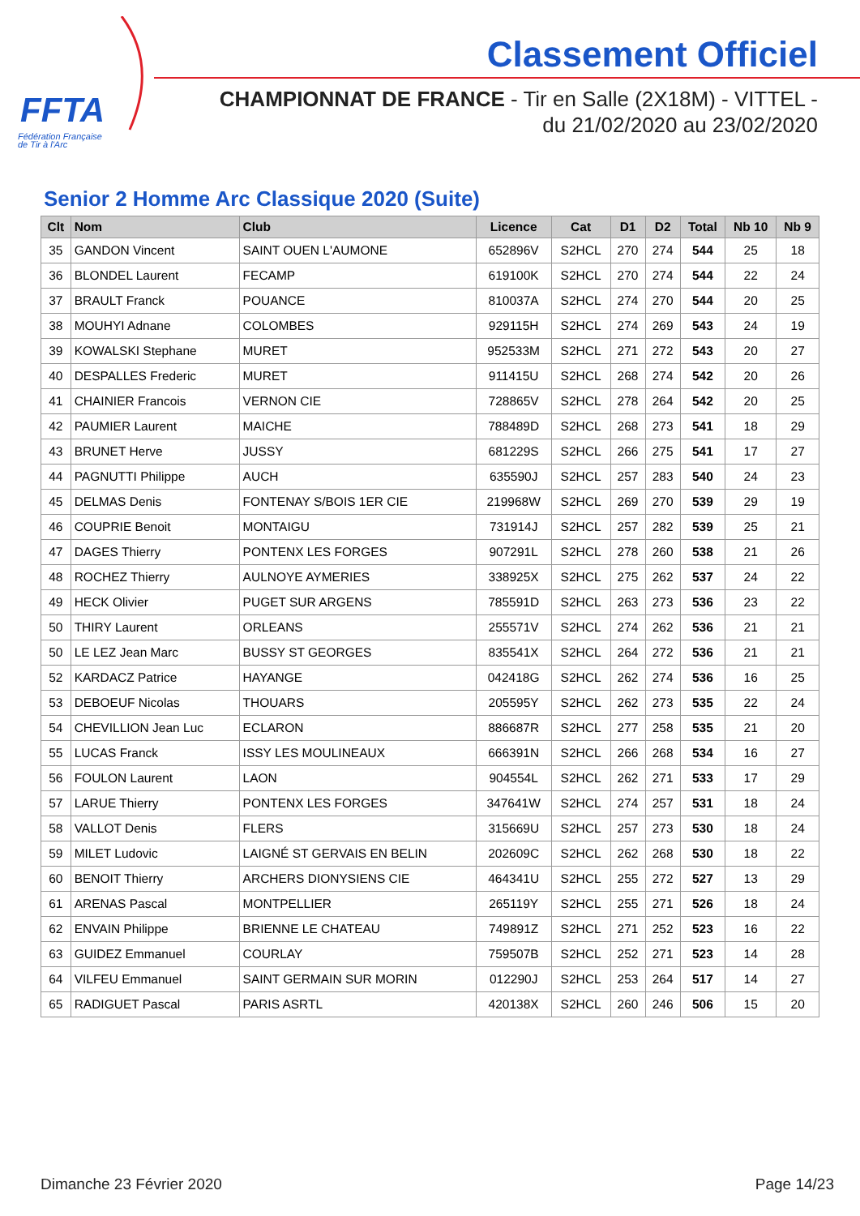FFTA
Fédération Française
de Tir à l'Arc
Classement Officiel
CHAMPIONNAT DE FRANCE - Tir en Salle (2X18M) - VITTEL -
du 21/02/2020 au 23/02/2020
Senior 2 Homme Arc Classique 2020 (Suite)
| Clt | Nom | Club | Licence | Cat | D1 | D2 | Total | Nb 10 | Nb 9 |
| --- | --- | --- | --- | --- | --- | --- | --- | --- | --- |
| 35 | GANDON Vincent | SAINT OUEN L'AUMONE | 652896V | S2HCL | 270 | 274 | 544 | 25 | 18 |
| 36 | BLONDEL Laurent | FECAMP | 619100K | S2HCL | 270 | 274 | 544 | 22 | 24 |
| 37 | BRAULT Franck | POUANCE | 810037A | S2HCL | 274 | 270 | 544 | 20 | 25 |
| 38 | MOUHYI Adnane | COLOMBES | 929115H | S2HCL | 274 | 269 | 543 | 24 | 19 |
| 39 | KOWALSKI Stephane | MURET | 952533M | S2HCL | 271 | 272 | 543 | 20 | 27 |
| 40 | DESPALLES Frederic | MURET | 911415U | S2HCL | 268 | 274 | 542 | 20 | 26 |
| 41 | CHAINIER Francois | VERNON CIE | 728865V | S2HCL | 278 | 264 | 542 | 20 | 25 |
| 42 | PAUMIER Laurent | MAICHE | 788489D | S2HCL | 268 | 273 | 541 | 18 | 29 |
| 43 | BRUNET Herve | JUSSY | 681229S | S2HCL | 266 | 275 | 541 | 17 | 27 |
| 44 | PAGNUTTI Philippe | AUCH | 635590J | S2HCL | 257 | 283 | 540 | 24 | 23 |
| 45 | DELMAS Denis | FONTENAY S/BOIS 1ER CIE | 219968W | S2HCL | 269 | 270 | 539 | 29 | 19 |
| 46 | COUPRIE Benoit | MONTAIGU | 731914J | S2HCL | 257 | 282 | 539 | 25 | 21 |
| 47 | DAGES Thierry | PONTENX LES FORGES | 907291L | S2HCL | 278 | 260 | 538 | 21 | 26 |
| 48 | ROCHEZ Thierry | AULNOYE AYMERIES | 338925X | S2HCL | 275 | 262 | 537 | 24 | 22 |
| 49 | HECK Olivier | PUGET SUR ARGENS | 785591D | S2HCL | 263 | 273 | 536 | 23 | 22 |
| 50 | THIRY Laurent | ORLEANS | 255571V | S2HCL | 274 | 262 | 536 | 21 | 21 |
| 50 | LE LEZ Jean Marc | BUSSY ST GEORGES | 835541X | S2HCL | 264 | 272 | 536 | 21 | 21 |
| 52 | KARDACZ Patrice | HAYANGE | 042418G | S2HCL | 262 | 274 | 536 | 16 | 25 |
| 53 | DEBOEUF Nicolas | THOUARS | 205595Y | S2HCL | 262 | 273 | 535 | 22 | 24 |
| 54 | CHEVILLION Jean Luc | ECLARON | 886687R | S2HCL | 277 | 258 | 535 | 21 | 20 |
| 55 | LUCAS Franck | ISSY LES MOULINEAUX | 666391N | S2HCL | 266 | 268 | 534 | 16 | 27 |
| 56 | FOULON Laurent | LAON | 904554L | S2HCL | 262 | 271 | 533 | 17 | 29 |
| 57 | LARUE Thierry | PONTENX LES FORGES | 347641W | S2HCL | 274 | 257 | 531 | 18 | 24 |
| 58 | VALLOT Denis | FLERS | 315669U | S2HCL | 257 | 273 | 530 | 18 | 24 |
| 59 | MILET Ludovic | LAIGNÉ ST GERVAIS EN BELIN | 202609C | S2HCL | 262 | 268 | 530 | 18 | 22 |
| 60 | BENOIT Thierry | ARCHERS DIONYSIENS CIE | 464341U | S2HCL | 255 | 272 | 527 | 13 | 29 |
| 61 | ARENAS Pascal | MONTPELLIER | 265119Y | S2HCL | 255 | 271 | 526 | 18 | 24 |
| 62 | ENVAIN Philippe | BRIENNE LE CHATEAU | 749891Z | S2HCL | 271 | 252 | 523 | 16 | 22 |
| 63 | GUIDEZ Emmanuel | COURLAY | 759507B | S2HCL | 252 | 271 | 523 | 14 | 28 |
| 64 | VILFEU Emmanuel | SAINT GERMAIN SUR MORIN | 012290J | S2HCL | 253 | 264 | 517 | 14 | 27 |
| 65 | RADIGUET Pascal | PARIS ASRTL | 420138X | S2HCL | 260 | 246 | 506 | 15 | 20 |
Dimanche 23 Février 2020 Page 14/23